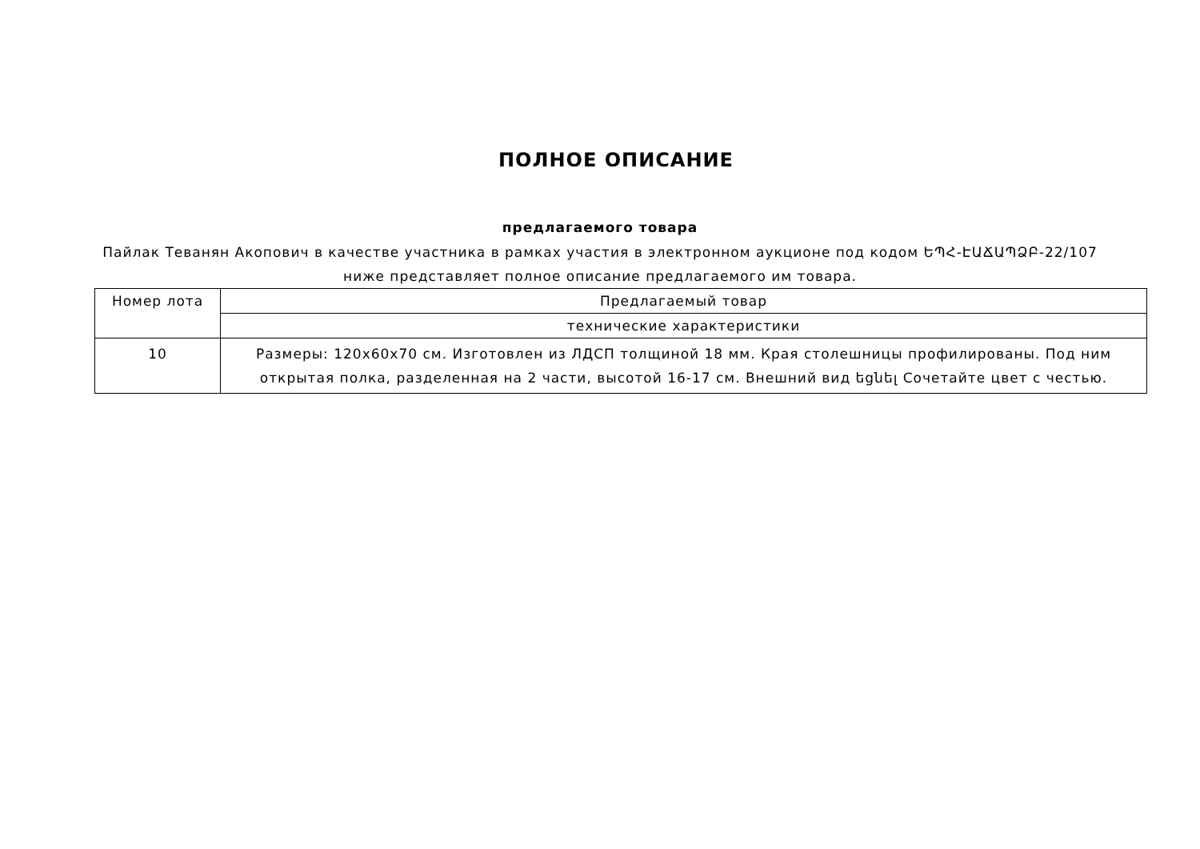ПОЛНОЕ ОПИСАНИЕ
предлагаемого товара
Пайлак Теванян Акопович в качестве участника в рамках участия в электронном аукционе под кодом ԵՊՀ-ԷԱՃԱՊՁԲ-22/107
ниже представляет полное описание предлагаемого им товара.
| Номер лота | Предлагаемый товар |
| | технические характеристики |
| 10 | Размеры: 120x60x70 см. Изготовлен из ЛДСП толщиной 18 мм. Края столешницы профилированы. Под ним открытая полка, разделенная на 2 части, высотой 16-17 см. Внешний вид եցնել Сочетайте цвет с честью. |